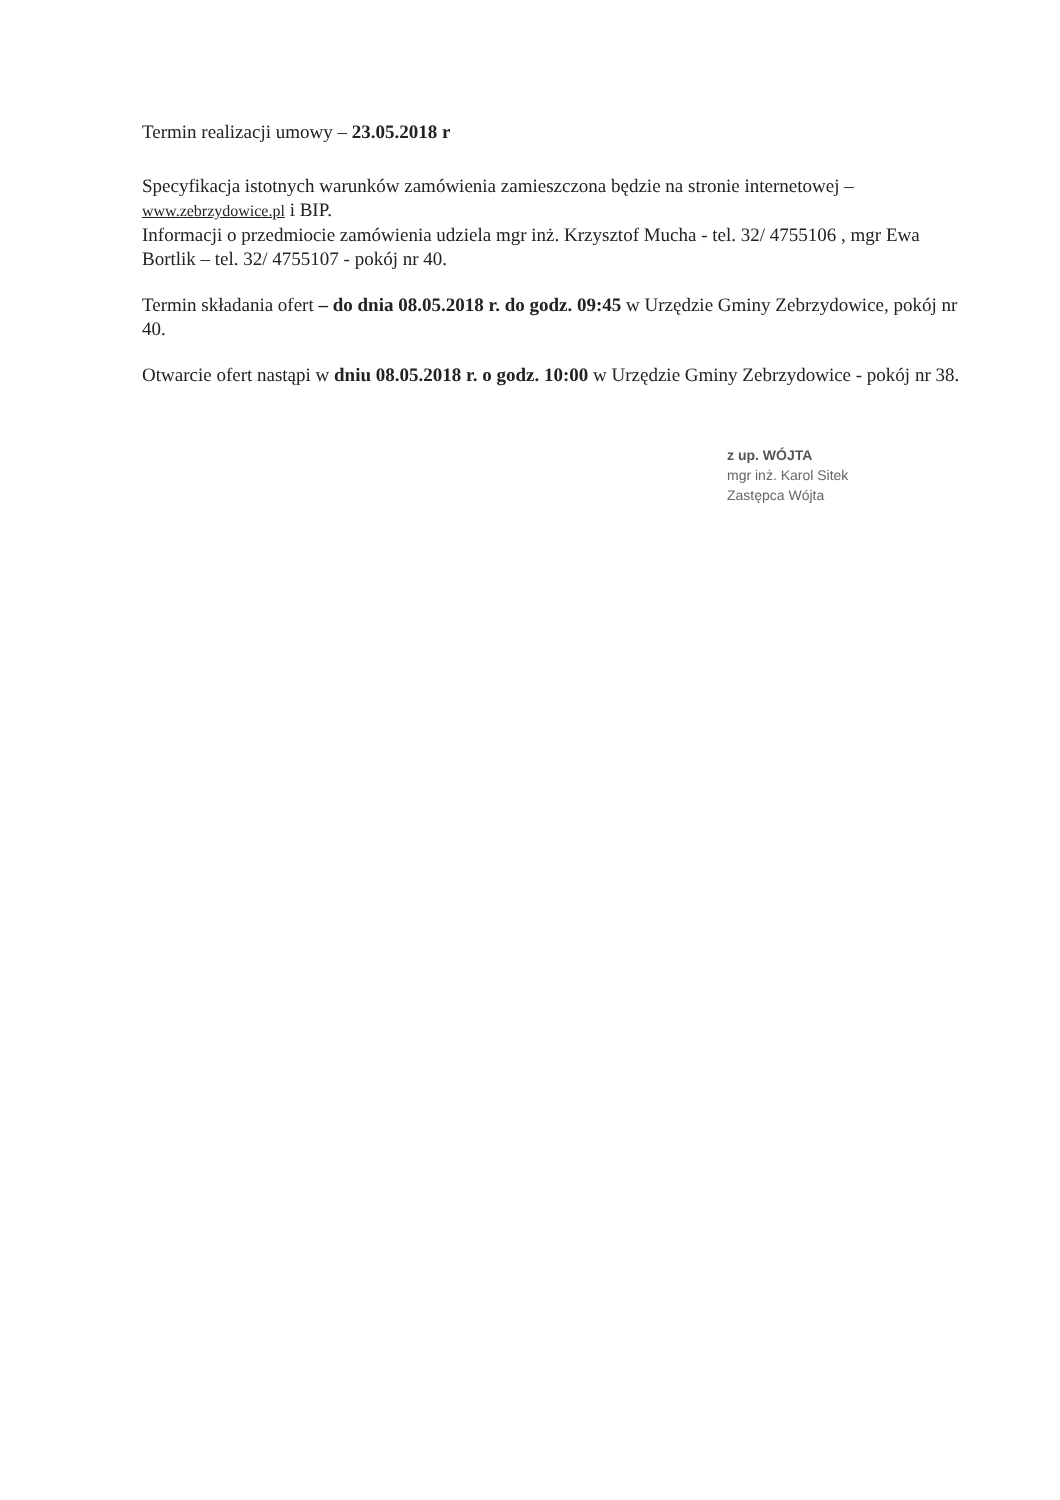Termin realizacji umowy – 23.05.2018 r
Specyfikacja istotnych warunków zamówienia zamieszczona będzie na stronie internetowej – www.zebrzydowice.pl i BIP.
Informacji o przedmiocie zamówienia udziela mgr inż. Krzysztof Mucha - tel. 32/ 4755106 , mgr Ewa Bortlik – tel. 32/ 4755107 - pokój nr 40.
Termin składania ofert – do dnia 08.05.2018 r. do godz. 09:45 w Urzędzie Gminy Zebrzydowice, pokój nr 40.
Otwarcie ofert nastąpi w dniu 08.05.2018 r. o godz. 10:00 w Urzędzie Gminy Zebrzydowice - pokój nr 38.
z up. WÓJTA
mgr inż. Karol Sitek
Zastępca Wójta